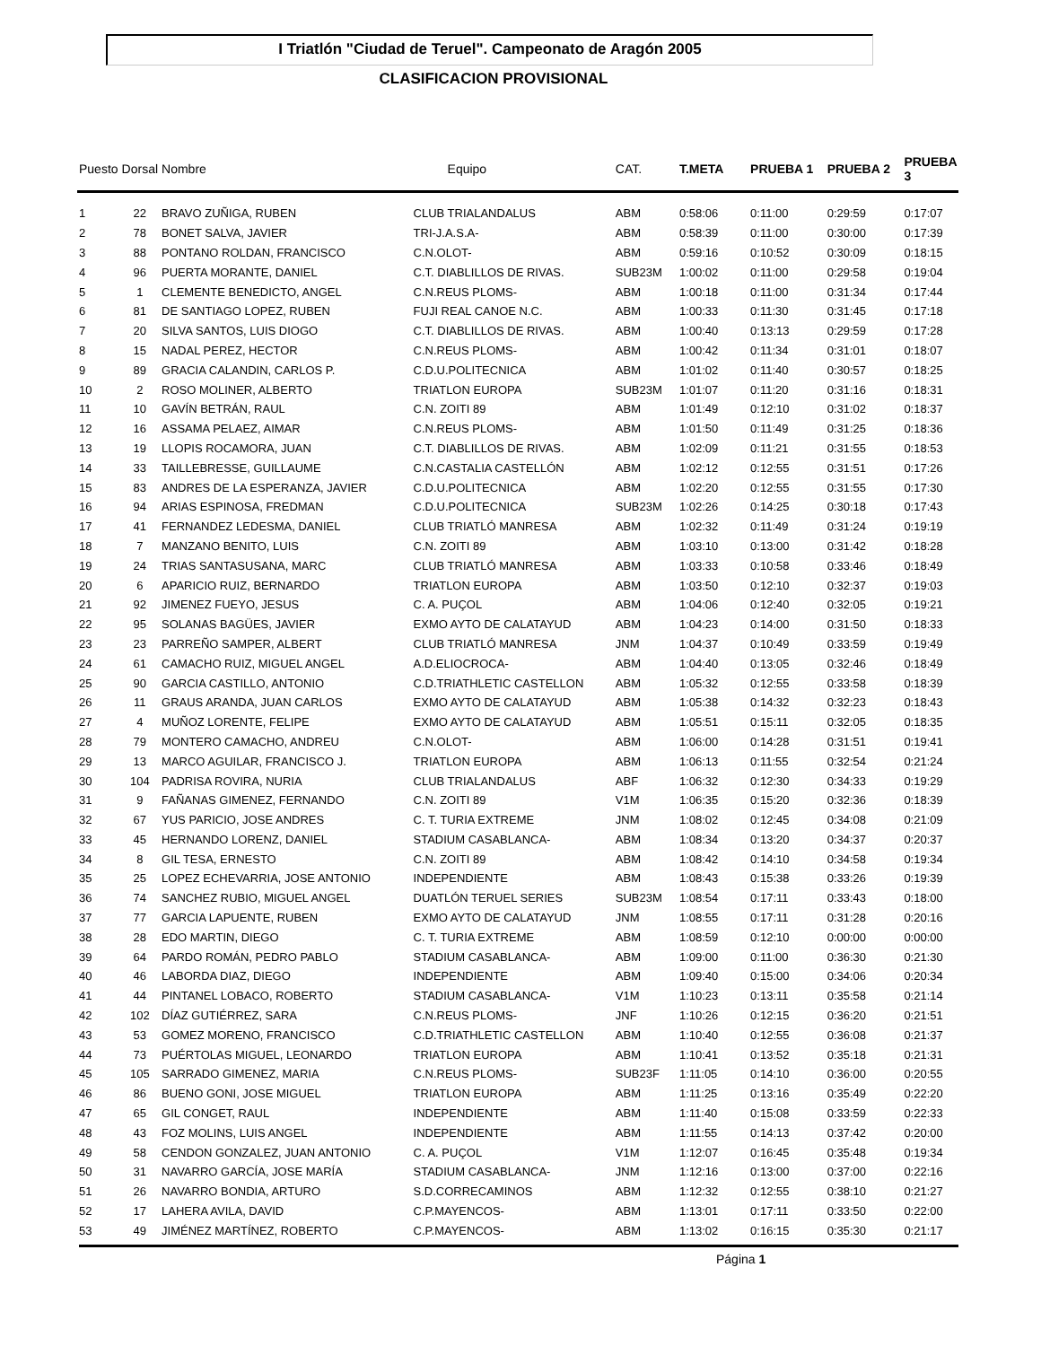I Triatlón "Ciudad de Teruel". Campeonato de Aragón 2005
CLASIFICACION PROVISIONAL
| Puesto | Dorsal | Nombre | Equipo | CAT. | T.META | PRUEBA 1 | PRUEBA 2 | PRUEBA 3 |
| --- | --- | --- | --- | --- | --- | --- | --- | --- |
| 1 | 22 | BRAVO ZUÑIGA, RUBEN | CLUB TRIALANDALUS | ABM | 0:58:06 | 0:11:00 | 0:29:59 | 0:17:07 |
| 2 | 78 | BONET SALVA, JAVIER | TRI-J.A.S.A- | ABM | 0:58:39 | 0:11:00 | 0:30:00 | 0:17:39 |
| 3 | 88 | PONTANO ROLDAN, FRANCISCO | C.N.OLOT- | ABM | 0:59:16 | 0:10:52 | 0:30:09 | 0:18:15 |
| 4 | 96 | PUERTA MORANTE, DANIEL | C.T. DIABLILLOS DE RIVAS. | SUB23M | 1:00:02 | 0:11:00 | 0:29:58 | 0:19:04 |
| 5 | 1 | CLEMENTE BENEDICTO, ANGEL | C.N.REUS PLOMS- | ABM | 1:00:18 | 0:11:00 | 0:31:34 | 0:17:44 |
| 6 | 81 | DE SANTIAGO LOPEZ, RUBEN | FUJI REAL CANOE N.C. | ABM | 1:00:33 | 0:11:30 | 0:31:45 | 0:17:18 |
| 7 | 20 | SILVA SANTOS, LUIS DIOGO | C.T. DIABLILLOS DE RIVAS. | ABM | 1:00:40 | 0:13:13 | 0:29:59 | 0:17:28 |
| 8 | 15 | NADAL PEREZ, HECTOR | C.N.REUS PLOMS- | ABM | 1:00:42 | 0:11:34 | 0:31:01 | 0:18:07 |
| 9 | 89 | GRACIA CALANDIN, CARLOS P. | C.D.U.POLITECNICA | ABM | 1:01:02 | 0:11:40 | 0:30:57 | 0:18:25 |
| 10 | 2 | ROSO MOLINER, ALBERTO | TRIATLON EUROPA | SUB23M | 1:01:07 | 0:11:20 | 0:31:16 | 0:18:31 |
| 11 | 10 | GAVÍN BETRÁN, RAUL | C.N. ZOITI 89 | ABM | 1:01:49 | 0:12:10 | 0:31:02 | 0:18:37 |
| 12 | 16 | ASSAMA PELAEZ, AIMAR | C.N.REUS PLOMS- | ABM | 1:01:50 | 0:11:49 | 0:31:25 | 0:18:36 |
| 13 | 19 | LLOPIS ROCAMORA, JUAN | C.T. DIABLILLOS DE RIVAS. | ABM | 1:02:09 | 0:11:21 | 0:31:55 | 0:18:53 |
| 14 | 33 | TAILLEBRESSE, GUILLAUME | C.N.CASTALIA CASTELLÓN | ABM | 1:02:12 | 0:12:55 | 0:31:51 | 0:17:26 |
| 15 | 83 | ANDRES DE LA ESPERANZA, JAVIER | C.D.U.POLITECNICA | ABM | 1:02:20 | 0:12:55 | 0:31:55 | 0:17:30 |
| 16 | 94 | ARIAS ESPINOSA, FREDMAN | C.D.U.POLITECNICA | SUB23M | 1:02:26 | 0:14:25 | 0:30:18 | 0:17:43 |
| 17 | 41 | FERNANDEZ LEDESMA, DANIEL | CLUB TRIATLÓ MANRESA | ABM | 1:02:32 | 0:11:49 | 0:31:24 | 0:19:19 |
| 18 | 7 | MANZANO BENITO, LUIS | C.N. ZOITI 89 | ABM | 1:03:10 | 0:13:00 | 0:31:42 | 0:18:28 |
| 19 | 24 | TRIAS SANTASUSANA, MARC | CLUB TRIATLÓ MANRESA | ABM | 1:03:33 | 0:10:58 | 0:33:46 | 0:18:49 |
| 20 | 6 | APARICIO RUIZ, BERNARDO | TRIATLON EUROPA | ABM | 1:03:50 | 0:12:10 | 0:32:37 | 0:19:03 |
| 21 | 92 | JIMENEZ FUEYO, JESUS | C. A. PUÇOL | ABM | 1:04:06 | 0:12:40 | 0:32:05 | 0:19:21 |
| 22 | 95 | SOLANAS BAGÜES, JAVIER | EXMO AYTO DE CALATAYUD | ABM | 1:04:23 | 0:14:00 | 0:31:50 | 0:18:33 |
| 23 | 23 | PARREÑO SAMPER, ALBERT | CLUB TRIATLÓ MANRESA | JNM | 1:04:37 | 0:10:49 | 0:33:59 | 0:19:49 |
| 24 | 61 | CAMACHO RUIZ, MIGUEL ANGEL | A.D.ELIOCROCA- | ABM | 1:04:40 | 0:13:05 | 0:32:46 | 0:18:49 |
| 25 | 90 | GARCIA CASTILLO, ANTONIO | C.D.TRIATHLETIC CASTELLON | ABM | 1:05:32 | 0:12:55 | 0:33:58 | 0:18:39 |
| 26 | 11 | GRAUS ARANDA, JUAN CARLOS | EXMO AYTO DE CALATAYUD | ABM | 1:05:38 | 0:14:32 | 0:32:23 | 0:18:43 |
| 27 | 4 | MUÑOZ LORENTE, FELIPE | EXMO AYTO DE CALATAYUD | ABM | 1:05:51 | 0:15:11 | 0:32:05 | 0:18:35 |
| 28 | 79 | MONTERO CAMACHO, ANDREU | C.N.OLOT- | ABM | 1:06:00 | 0:14:28 | 0:31:51 | 0:19:41 |
| 29 | 13 | MARCO AGUILAR, FRANCISCO J. | TRIATLON EUROPA | ABM | 1:06:13 | 0:11:55 | 0:32:54 | 0:21:24 |
| 30 | 104 | PADRISA ROVIRA, NURIA | CLUB TRIALANDALUS | ABF | 1:06:32 | 0:12:30 | 0:34:33 | 0:19:29 |
| 31 | 9 | FAÑANAS GIMENEZ, FERNANDO | C.N. ZOITI 89 | V1M | 1:06:35 | 0:15:20 | 0:32:36 | 0:18:39 |
| 32 | 67 | YUS PARICIO, JOSE ANDRES | C. T. TURIA EXTREME | JNM | 1:08:02 | 0:12:45 | 0:34:08 | 0:21:09 |
| 33 | 45 | HERNANDO LORENZ, DANIEL | STADIUM CASABLANCA- | ABM | 1:08:34 | 0:13:20 | 0:34:37 | 0:20:37 |
| 34 | 8 | GIL TESA, ERNESTO | C.N. ZOITI 89 | ABM | 1:08:42 | 0:14:10 | 0:34:58 | 0:19:34 |
| 35 | 25 | LOPEZ ECHEVARRIA, JOSE ANTONIO | INDEPENDIENTE | ABM | 1:08:43 | 0:15:38 | 0:33:26 | 0:19:39 |
| 36 | 74 | SANCHEZ RUBIO, MIGUEL ANGEL | DUATLÓN TERUEL SERIES | SUB23M | 1:08:54 | 0:17:11 | 0:33:43 | 0:18:00 |
| 37 | 77 | GARCIA LAPUENTE, RUBEN | EXMO AYTO DE CALATAYUD | JNM | 1:08:55 | 0:17:11 | 0:31:28 | 0:20:16 |
| 38 | 28 | EDO MARTIN, DIEGO | C. T. TURIA EXTREME | ABM | 1:08:59 | 0:12:10 | 0:00:00 | 0:00:00 |
| 39 | 64 | PARDO ROMÁN, PEDRO PABLO | STADIUM CASABLANCA- | ABM | 1:09:00 | 0:11:00 | 0:36:30 | 0:21:30 |
| 40 | 46 | LABORDA DIAZ, DIEGO | INDEPENDIENTE | ABM | 1:09:40 | 0:15:00 | 0:34:06 | 0:20:34 |
| 41 | 44 | PINTANEL LOBACO, ROBERTO | STADIUM CASABLANCA- | V1M | 1:10:23 | 0:13:11 | 0:35:58 | 0:21:14 |
| 42 | 102 | DÍAZ GUTIÉRREZ, SARA | C.N.REUS PLOMS- | JNF | 1:10:26 | 0:12:15 | 0:36:20 | 0:21:51 |
| 43 | 53 | GOMEZ MORENO, FRANCISCO | C.D.TRIATHLETIC CASTELLON | ABM | 1:10:40 | 0:12:55 | 0:36:08 | 0:21:37 |
| 44 | 73 | PUÉRTOLAS MIGUEL, LEONARDO | TRIATLON EUROPA | ABM | 1:10:41 | 0:13:52 | 0:35:18 | 0:21:31 |
| 45 | 105 | SARRADO GIMENEZ, MARIA | C.N.REUS PLOMS- | SUB23F | 1:11:05 | 0:14:10 | 0:36:00 | 0:20:55 |
| 46 | 86 | BUENO GONI, JOSE MIGUEL | TRIATLON EUROPA | ABM | 1:11:25 | 0:13:16 | 0:35:49 | 0:22:20 |
| 47 | 65 | GIL CONGET, RAUL | INDEPENDIENTE | ABM | 1:11:40 | 0:15:08 | 0:33:59 | 0:22:33 |
| 48 | 43 | FOZ MOLINS, LUIS ANGEL | INDEPENDIENTE | ABM | 1:11:55 | 0:14:13 | 0:37:42 | 0:20:00 |
| 49 | 58 | CENDON GONZALEZ, JUAN ANTONIO | C. A. PUÇOL | V1M | 1:12:07 | 0:16:45 | 0:35:48 | 0:19:34 |
| 50 | 31 | NAVARRO GARCÍA, JOSE MARÍA | STADIUM CASABLANCA- | JNM | 1:12:16 | 0:13:00 | 0:37:00 | 0:22:16 |
| 51 | 26 | NAVARRO BONDIA, ARTURO | S.D.CORRECAMINOS | ABM | 1:12:32 | 0:12:55 | 0:38:10 | 0:21:27 |
| 52 | 17 | LAHERA AVILA, DAVID | C.P.MAYENCOS- | ABM | 1:13:01 | 0:17:11 | 0:33:50 | 0:22:00 |
| 53 | 49 | JIMÉNEZ MARTÍNEZ, ROBERTO | C.P.MAYENCOS- | ABM | 1:13:02 | 0:16:15 | 0:35:30 | 0:21:17 |
Página 1